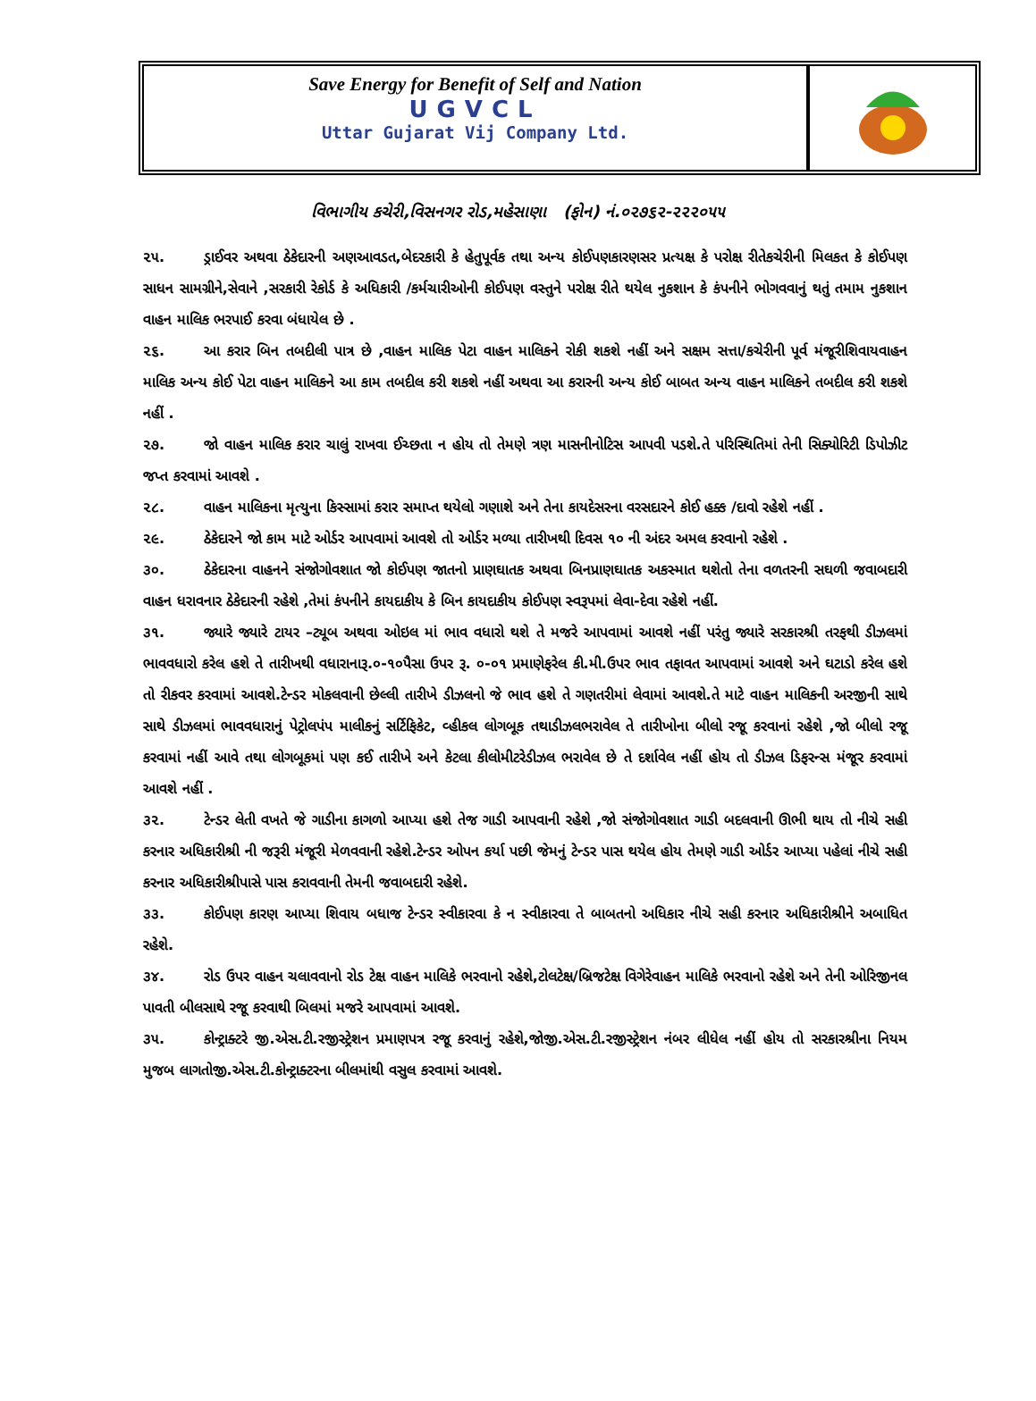Save Energy for Benefit of Self and Nation
UGVCL
Uttar Gujarat Vij Company Ltd.
વિભાગીય કચેરી,વિસનગર રોડ,મહેસાણા (ફોન) નં.૦૨૭૬૨-૨૨૨૦૫૫
૨૫. ડ્રાઈવર અથવા ઠેકેદારની અણઆવડત,બેદરકારી કે હેતુપૂર્વક તથા અન્ય કોઈપણકારણસર પ્રત્યક્ષ કે પરોક્ષ રીતેકચેરીની મિલકત કે કોઈપણ સાધન સામગ્રીને,સેવાને ,સરકારી રેકોર્ડ કે અધિકારી /કર્મચારીઓની કોઈપણ વસ્તુને પરોક્ષ રીતે થયેલ નુકશાન કે કંપનીને ભોગવવાનું થતું તમામ નુકશાન વાહન માલિક ભરપાઈ કરવા બંધાયેલ છે .
૨૬. આ કરાર બિન તબદીલી પાત્ર છે ,વાહન માલિક પેટા વાહન માલિકને રોકી શકશે નહીં અને સક્ષમ સત્તા/કચેરીની પૂર્વ મંજૂરીશિવાયવાહન માલિક અન્ય કોઈ પેટા વાહન માલિકને આ કામ તબદીલ કરી શકશે નહીં અથવા આ કરારની અન્ય કોઈ બાબત અન્ય વાહન માલિકને તબદીલ કરી શકશે નહીં .
૨૭. જો વાહન માલિક કરાર ચાલું રાખવા ઈચ્છતા ન હોય તો તેમણે ત્રણ માસનીનોટિસ આપવી પડશે.તે પરિસ્થિતિમાં તેની સિક્યોરિટી ડિપોઝીટ જપ્ત કરવામાં આવશે .
૨૮. વાહન માલિકના મૃત્યુના કિસ્સામાં કરાર સમાપ્ત થયેલો ગણાશે અને તેના કાયદેસરના વરસદારને કોઈ હક્ક /દાવો રહેશે નહીં .
૨૯. ઠેકેદારને જો કામ માટે ઓર્ડર આપવામાં આવશે તો ઓર્ડર મળ્યા તારીખથી દિવસ ૧૦ ની અંદર અમલ કરવાનો રહેશે .
૩૦. ઠેકેદારના વાહનને સંજોગોવશાત જો કોઈપણ જાતનો પ્રાણઘાતક અથવા બિનપ્રાણઘાતક અકસ્માત થશેતો તેના વળતરની સઘળી જવાબદારી વાહન ધરાવનાર ઠેકેદારની રહેશે ,તેમાં કંપનીને કાયદાકીય કે બિન કાયદાકીય કોઈપણ સ્વરૂપમાં લેવા-દેવા રહેશે નહીં.
૩૧. જ્યારે જ્યારે ટાયર –ટ્યૂબ અથવા ઓઇલ માં ભાવ વધારો થશે તે મજરે આપવામાં આવશે નહીં પરંતુ જ્યારે સરકારશ્રી તરફથી ડીઝલમાં ભાવવધારો કરેલ હશે તે તારીખથી વધારાનારૂ.૦-૧૦પૈસા ઉપર રૂ. ૦-૦૧ પ્રમાણેફરેલ કી.મી.ઉપર ભાવ તફાવત આપવામાં આવશે અને ઘટાડો કરેલ હશે તો રીકવર કરવામાં આવશે.ટેન્ડર મોકલવાની છેલ્લી તારીખે ડીઝલનો જે ભાવ હશે તે ગણતરીમાં લેવામાં આવશે.તે માટે વાહન માલિકની અરજીની સાથે સાથે ડીઝલમાં ભાવવધારાનું પેટ્રોલપંપ માલીકનું સર્ટિફિકેટ, વ્હીકલ લોગબૂક તથાડીઝલભરાવેલ તે તારીખોના બીલો રજૂ કરવાનાં રહેશે ,જો બીલો રજૂ કરવામાં નહીં આવે તથા લોગબૂકમાં પણ કઈ તારીખે અને કેટલા કીલોમીટરેડીઝલ ભરાવેલ છે તે દર્શાવેલ નહીં હોય તો ડીઝલ ડિફરન્સ મંજૂર કરવામાં આવશે નહીં .
૩૨. ટેન્ડર લેતી વખતે જે ગાડીના કાગળો આપ્યા હશે તેજ ગાડી આપવાની રહેશે ,જો સંજોગોવશાત ગાડી બદલવાની ઊભી થાય તો નીચે સહી કરનાર અધિકારીશ્રી ની જરૂરી મંજૂરી મેળવવાની રહેશે.ટેન્ડર ઓપન કર્યા પછી જેમનું ટેન્ડર પાસ થયેલ હોય તેમણે ગાડી ઓર્ડર આપ્યા પહેલાં નીચે સહી કરનાર અધિકારીશ્રીપાસે પાસ કરાવવાની તેમની જવાબદારી રહેશે.
૩૩. કોઈપણ કારણ આપ્યા શિવાય બધાજ ટેન્ડર સ્વીકારવા કે ન સ્વીકારવા તે બાબતનો અધિકાર નીચે સહી કરનાર અધિકારીશ્રીને અબાધિત રહેશે.
૩૪. રોડ ઉપર વાહન ચલાવવાનો રોડ ટેક્ષ વાહન માલિકે ભરવાનો રહેશે,ટોલટેક્ષ/બ્રિજટેક્ષ વિગેરેવાહન માલિકે ભરવાનો રહેશે અને તેની ઓરિજીનલ પાવતી બીલસાથે રજૂ કરવાથી બિલમાં મજરે આપવામાં આવશે.
૩૫. કોન્ટ્રાક્ટરે જી.એસ.ટી.રજીસ્ટ્રેશન પ્રમાણપત્ર રજૂ કરવાનું રહેશે,જોજી.એસ.ટી.રજીસ્ટ્રેશન નંબર લીધેલ નહીં હોય તો સરકારશ્રીના નિયમ મુજબ લાગતોજી.એસ.ટી.કોન્ટ્રાક્ટરના બીલમાંથી વસુલ કરવામાં આવશે.